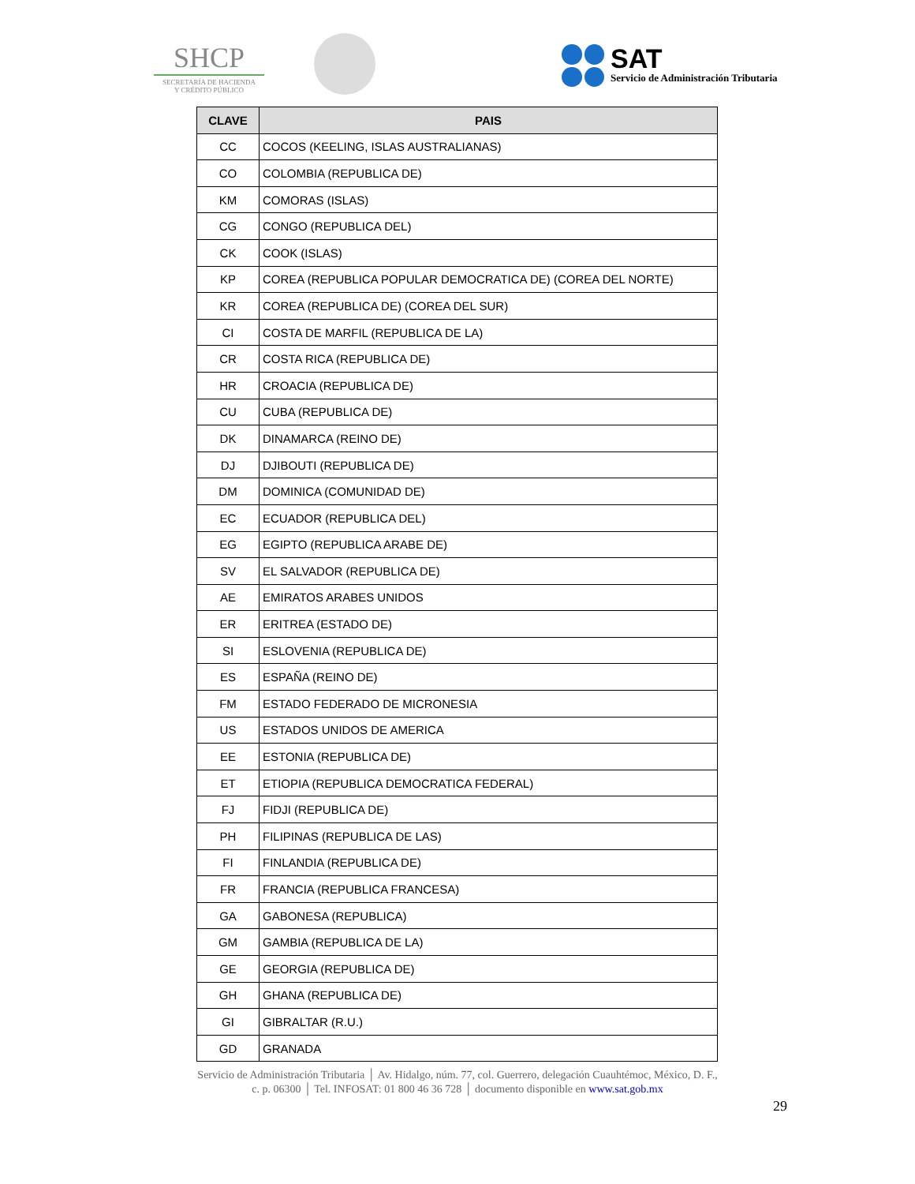SHCP
SECRETARÍA DE HACIENDA
Y CRÉDITO PÚBLICO
SAT
Servicio de Administración Tributaria
| CLAVE | PAIS |
| --- | --- |
| CC | COCOS (KEELING, ISLAS AUSTRALIANAS) |
| CO | COLOMBIA (REPUBLICA DE) |
| KM | COMORAS (ISLAS) |
| CG | CONGO (REPUBLICA DEL) |
| CK | COOK (ISLAS) |
| KP | COREA (REPUBLICA POPULAR DEMOCRATICA DE) (COREA DEL NORTE) |
| KR | COREA (REPUBLICA DE) (COREA DEL SUR) |
| CI | COSTA DE MARFIL (REPUBLICA DE LA) |
| CR | COSTA RICA (REPUBLICA DE) |
| HR | CROACIA (REPUBLICA DE) |
| CU | CUBA (REPUBLICA DE) |
| DK | DINAMARCA (REINO DE) |
| DJ | DJIBOUTI (REPUBLICA DE) |
| DM | DOMINICA (COMUNIDAD DE) |
| EC | ECUADOR (REPUBLICA DEL) |
| EG | EGIPTO (REPUBLICA ARABE DE) |
| SV | EL SALVADOR (REPUBLICA DE) |
| AE | EMIRATOS ARABES UNIDOS |
| ER | ERITREA (ESTADO DE) |
| SI | ESLOVENIA (REPUBLICA DE) |
| ES | ESPAÑA (REINO DE) |
| FM | ESTADO FEDERADO DE MICRONESIA |
| US | ESTADOS UNIDOS DE AMERICA |
| EE | ESTONIA (REPUBLICA DE) |
| ET | ETIOPIA (REPUBLICA DEMOCRATICA FEDERAL) |
| FJ | FIDJI (REPUBLICA DE) |
| PH | FILIPINAS (REPUBLICA DE LAS) |
| FI | FINLANDIA (REPUBLICA DE) |
| FR | FRANCIA (REPUBLICA FRANCESA) |
| GA | GABONESA (REPUBLICA) |
| GM | GAMBIA (REPUBLICA DE LA) |
| GE | GEORGIA (REPUBLICA DE) |
| GH | GHANA (REPUBLICA DE) |
| GI | GIBRALTAR (R.U.) |
| GD | GRANADA |
Servicio de Administración Tributaria │ Av. Hidalgo, núm. 77, col. Guerrero, delegación Cuauhtémoc, México, D. F.,
c. p. 06300 │ Tel. INFOSAT: 01 800 46 36 728 │ documento disponible en www.sat.gob.mx
29